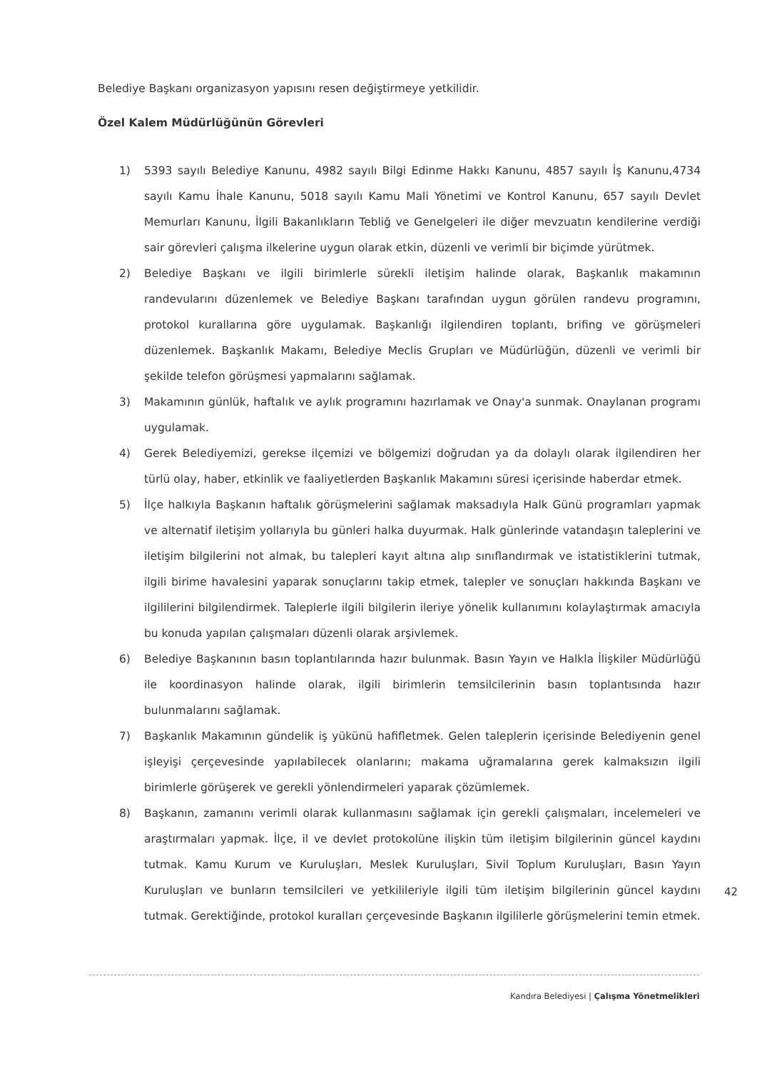Belediye Başkanı organizasyon yapısını resen değiştirmeye yetkilidir.
Özel Kalem Müdürlüğünün Görevleri
1) 5393 sayılı Belediye Kanunu, 4982 sayılı Bilgi Edinme Hakkı Kanunu, 4857 sayılı İş Kanunu,4734 sayılı Kamu İhale Kanunu, 5018 sayılı Kamu Mali Yönetimi ve Kontrol Kanunu, 657 sayılı Devlet Memurları Kanunu, İlgili Bakanlıkların Tebliğ ve Genelgeleri ile diğer mevzuatın kendilerine verdiği sair görevleri çalışma ilkelerine uygun olarak etkin, düzenli ve verimli bir biçimde yürütmek.
2) Belediye Başkanı ve ilgili birimlerle sürekli iletişim halinde olarak, Başkanlık makamının randevularını düzenlemek ve Belediye Başkanı tarafından uygun görülen randevu programını, protokol kurallarına göre uygulamak. Başkanlığı ilgilendiren toplantı, brifing ve görüşmeleri düzenlemek. Başkanlık Makamı, Belediye Meclis Grupları ve Müdürlüğün, düzenli ve verimli bir şekilde telefon görüşmesi yapmalarını sağlamak.
3) Makamının günlük, haftalık ve aylık programını hazırlamak ve Onay'a sunmak. Onaylanan programı uygulamak.
4) Gerek Belediyemizi, gerekse ilçemizi ve bölgemizi doğrudan ya da dolaylı olarak ilgilendiren her türlü olay, haber, etkinlik ve faaliyetlerden Başkanlık Makamını süresi içerisinde haberdar etmek.
5) İlçe halkıyla Başkanın haftalık görüşmelerini sağlamak maksadıyla Halk Günü programları yapmak ve alternatif iletişim yollarıyla bu günleri halka duyurmak. Halk günlerinde vatandaşın taleplerini ve iletişim bilgilerini not almak, bu talepleri kayıt altına alıp sınıflandırmak ve istatistiklerini tutmak, ilgili birime havalesini yaparak sonuçlarını takip etmek, talepler ve sonuçları hakkında Başkanı ve ilgililerini bilgilendirmek. Taleplerle ilgili bilgilerin ileriye yönelik kullanımını kolaylaştırmak amacıyla bu konuda yapılan çalışmaları düzenli olarak arşivlemek.
6) Belediye Başkanının basın toplantılarında hazır bulunmak. Basın Yayın ve Halkla İlişkiler Müdürlüğü ile koordinasyon halinde olarak, ilgili birimlerin temsilcilerinin basın toplantısında hazır bulunmalarını sağlamak.
7) Başkanlık Makamının gündelik iş yükünü hafifletmek. Gelen taleplerin içerisinde Belediyenin genel işleyişi çerçevesinde yapılabilecek olanlarını; makama uğramalarına gerek kalmaksızın ilgili birimlerle görüşerek ve gerekli yönlendirmeleri yaparak çözümlemek.
8) Başkanın, zamanını verimli olarak kullanmasını sağlamak için gerekli çalışmaları, incelemeleri ve araştırmaları yapmak. İlçe, il ve devlet protokolüne ilişkin tüm iletişim bilgilerinin güncel kaydını tutmak. Kamu Kurum ve Kuruluşları, Meslek Kuruluşları, Sivil Toplum Kuruluşları, Basın Yayın Kuruluşları ve bunların temsilcileri ve yetkilileriyle ilgili tüm iletişim bilgilerinin güncel kaydını tutmak. Gerektiğinde, protokol kuralları çerçevesinde Başkanın ilgililerle görüşmelerini temin etmek.
42
Kandıra Belediyesi | Çalışma Yönetmelikleri